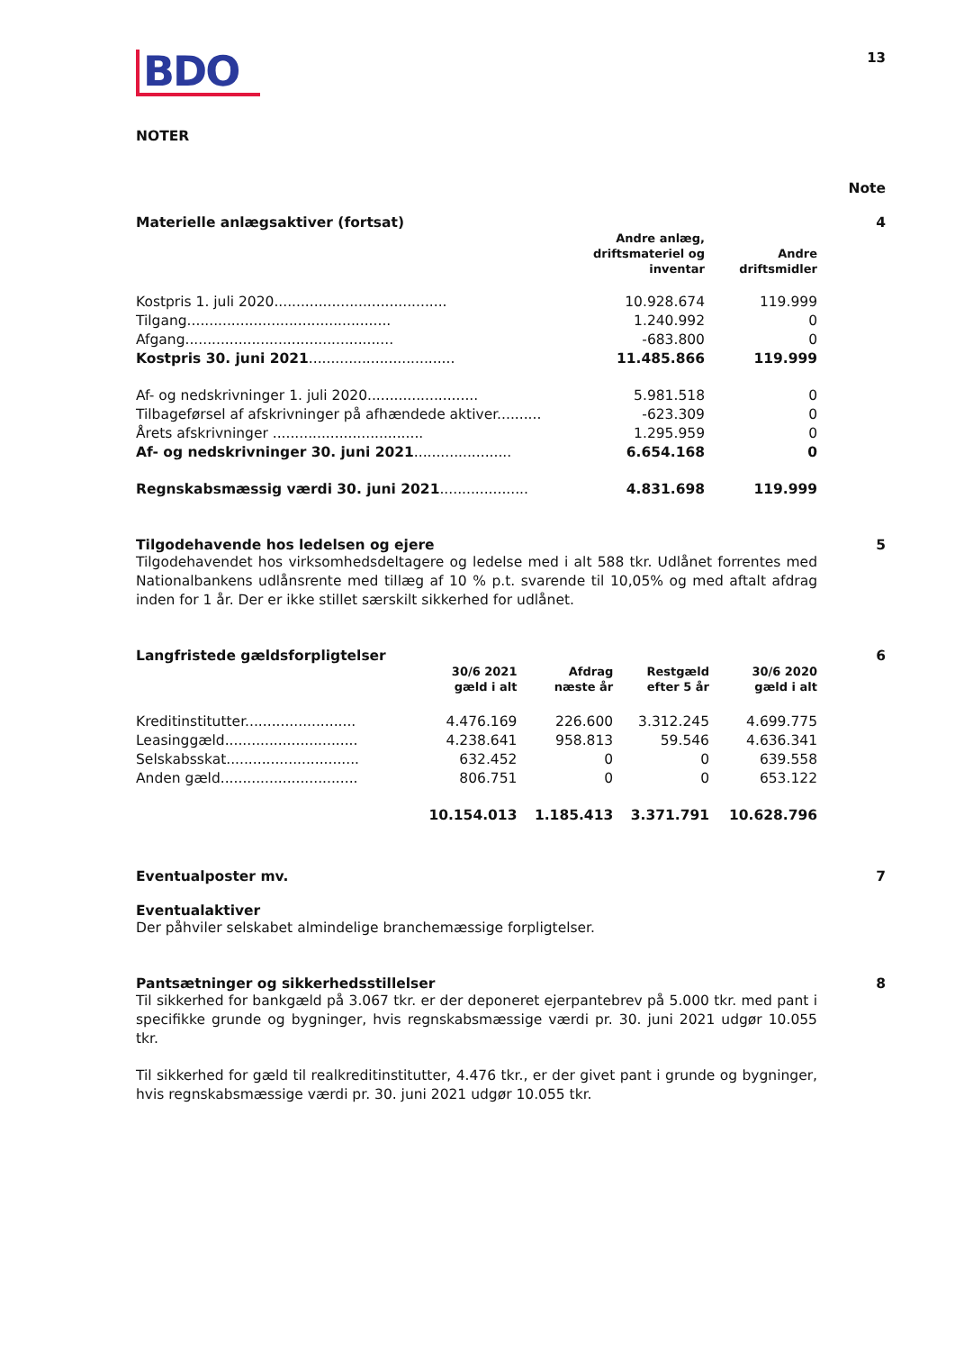BDO
13
NOTER
Note
Materielle anlægsaktiver (fortsat)
4
| | Andre anlæg, driftsmateriel og inventar | Andre driftsmidler |
| --- | --- | --- |
| Kostpris 1. juli 2020....................................... | 10.928.674 | 119.999 |
| Tilgang.............................................. | 1.240.992 | 0 |
| Afgang............................................... | -683.800 | 0 |
| Kostpris 30. juni 2021 ................................. | 11.485.866 | 119.999 |
| Af- og nedskrivninger 1. juli 2020......................... | 5.981.518 | 0 |
| Tilbageførsel af afskrivninger på afhændede aktiver.......... | -623.309 | 0 |
| Årets afskrivninger .................................. | 1.295.959 | 0 |
| Af- og nedskrivninger 30. juni 2021 ...................... | 6.654.168 | 0 |
| Regnskabsmæssig værdi 30. juni 2021 .................... | 4.831.698 | 119.999 |
Tilgodehavende hos ledelsen og ejere
5
Tilgodehavendet hos virksomhedsdeltagere og ledelse med i alt 588 tkr. Udlånet forrentes med Nationalbankens udlånsrente med tillæg af 10 % p.t. svarende til 10,05% og med aftalt afdrag inden for 1 år. Der er ikke stillet særskilt sikkerhed for udlånet.
Langfristede gældsforpligtelser
6
| | 30/6 2021 gæld i alt | Afdrag næste år | Restgæld efter 5 år | 30/6 2020 gæld i alt |
| --- | --- | --- | --- | --- |
| Kreditinstitutter......................... | 4.476.169 | 226.600 | 3.312.245 | 4.699.775 |
| Leasinggæld.............................. | 4.238.641 | 958.813 | 59.546 | 4.636.341 |
| Selskabsskat.............................. | 632.452 | 0 | 0 | 639.558 |
| Anden gæld............................... | 806.751 | 0 | 0 | 653.122 |
| | 10.154.013 | 1.185.413 | 3.371.791 | 10.628.796 |
Eventualposter mv. 7
Eventualaktiver
Der påhviler selskabet almindelige branchemæssige forpligtelser.
Pantsætninger og sikkerhedsstillelser
8
Til sikkerhed for bankgæld på 3.067 tkr. er der deponeret ejerpantebrev på 5.000 tkr. med pant i specifikke grunde og bygninger, hvis regnskabsmæssige værdi pr. 30. juni 2021 udgør 10.055 tkr.
Til sikkerhed for gæld til realkreditinstitutter, 4.476 tkr., er der givet pant i grunde og bygninger, hvis regnskabsmæssige værdi pr. 30. juni 2021 udgør 10.055 tkr.